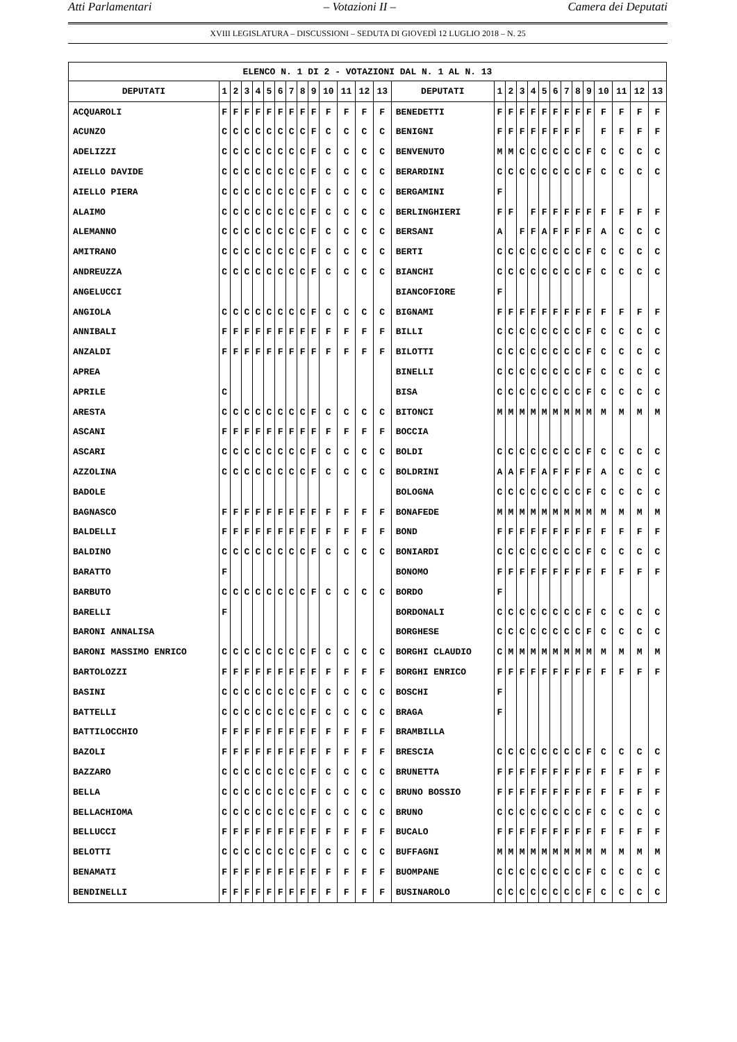Atti Parlamentari – Votazioni II – Camera dei Deputati
XVIII LEGISLATURA – DISCUSSIONI – SEDUTA DI GIOVEDÌ 12 LUGLIO 2018 – N. 25
| ELENCO N. 1 DI 2 - VOTAZIONI DAL N. 1 AL N. 13 | | | | | | | | | | | | | | | | | | | | | | | | | | | |
| DEPUTATI | 1 | 2 | 3 | 4 | 5 | 6 | 7 | 8 | 9 | 10 | 11 | 12 | 13 | DEPUTATI | 1 | 2 | 3 | 4 | 5 | 6 | 7 | 8 | 9 | 10 | 11 | 12 | 13 |
| ACQUAROLI | F | F | F | F | F | F | F | F | F | F | F | F | F | BENEDETTI | F | F | F | F | F | F | F | F | F | F | F | F | F |
| ACUNZO | C | C | C | C | C | C | C | C | F | C | C | C | C | BENIGNI | F | F | F | F | F | F | F | F | | F | F | F | F |
| ADELIZZI | C | C | C | C | C | C | C | C | F | C | C | C | C | BENVENUTO | M | M | C | C | C | C | C | C | F | C | C | C | C |
| AIELLO DAVIDE | C | C | C | C | C | C | C | C | F | C | C | C | C | BERARDINI | C | C | C | C | C | C | C | C | F | C | C | C | C |
| AIELLO PIERA | C | C | C | C | C | C | C | C | F | C | C | C | C | BERGAMINI | F | | | | | | | | | | | | |
| ALAIMO | C | C | C | C | C | C | C | C | F | C | C | C | C | BERLINGHIERI | F | F | | F | F | F | F | F | F | F | F | F | F |
| ALEMANNO | C | C | C | C | C | C | C | C | F | C | C | C | C | BERSANI | A | | F | F | A | F | F | F | F | A | C | C | C |
| AMITRANO | C | C | C | C | C | C | C | C | F | C | C | C | C | BERTI | C | C | C | C | C | C | C | C | F | C | C | C | C |
| ANDREUZZA | C | C | C | C | C | C | C | C | F | C | C | C | C | BIANCHI | C | C | C | C | C | C | C | C | F | C | C | C | C |
| ANGELUCCI | | | | | | | | | | | | | | BIANCOFIORE | F | | | | | | | | | | | | |
| ANGIOLA | C | C | C | C | C | C | C | C | F | C | C | C | C | BIGNAMI | F | F | F | F | F | F | F | F | F | F | F | F | F |
| ANNIBALI | F | F | F | F | F | F | F | F | F | F | F | F | F | BILLI | C | C | C | C | C | C | C | C | F | C | C | C | C |
| ANZALDI | F | F | F | F | F | F | F | F | F | F | F | F | F | BILOTTI | C | C | C | C | C | C | C | C | F | C | C | C | C |
| APREA | | | | | | | | | | | | | | BINELLI | C | C | C | C | C | C | C | C | F | C | C | C | C |
| APRILE | C | | | | | | | | | | | | | BISA | C | C | C | C | C | C | C | C | F | C | C | C | C |
| ARESTA | C | C | C | C | C | C | C | C | F | C | C | C | C | BITONCI | M | M | M | M | M | M | M | M | M | M | M | M | M |
| ASCANI | F | F | F | F | F | F | F | F | F | F | F | F | F | BOCCIA | | | | | | | | | | | | | |
| ASCARI | C | C | C | C | C | C | C | C | F | C | C | C | C | BOLDI | C | C | C | C | C | C | C | C | F | C | C | C | C |
| AZZOLINA | C | C | C | C | C | C | C | C | F | C | C | C | C | BOLDRINI | A | A | F | F | A | F | F | F | F | A | C | C | C |
| BADOLE | | | | | | | | | | | | | | BOLOGNA | C | C | C | C | C | C | C | C | F | C | C | C | C |
| BAGNASCO | F | F | F | F | F | F | F | F | F | F | F | F | F | BONAFEDE | M | M | M | M | M | M | M | M | M | M | M | M | M |
| BALDELLI | F | F | F | F | F | F | F | F | F | F | F | F | F | BOND | F | F | F | F | F | F | F | F | F | F | F | F | F |
| BALDINO | C | C | C | C | C | C | C | C | F | C | C | C | C | BONIARDI | C | C | C | C | C | C | C | C | F | C | C | C | C |
| BARATTO | F | | | | | | | | | | | | | BONOMO | F | F | F | F | F | F | F | F | F | F | F | F | F |
| BARBUTO | C | C | C | C | C | C | C | C | F | C | C | C | C | BORDO | F | | | | | | | | | | | | |
| BARELLI | F | | | | | | | | | | | | | BORDONALI | C | C | C | C | C | C | C | C | F | C | C | C | C |
| BARONI ANNALISA | | | | | | | | | | | | | | BORGHESE | C | C | C | C | C | C | C | C | F | C | C | C | C |
| BARONI MASSIMO ENRICO | C | C | C | C | C | C | C | C | F | C | C | C | C | BORGHI CLAUDIO | C | M | M | M | M | M | M | M | M | M | M | M | M |
| BARTOLOZZI | F | F | F | F | F | F | F | F | F | F | F | F | F | BORGHI ENRICO | F | F | F | F | F | F | F | F | F | F | F | F | F |
| BASINI | C | C | C | C | C | C | C | C | F | C | C | C | C | BOSCHI | F | | | | | | | | | | | | |
| BATTELLI | C | C | C | C | C | C | C | C | F | C | C | C | C | BRAGA | F | | | | | | | | | | | | |
| BATTILOCCHIO | F | F | F | F | F | F | F | F | F | F | F | F | F | BRAMBILLA | | | | | | | | | | | | | |
| BAZOLI | F | F | F | F | F | F | F | F | F | F | F | F | F | BRESCIA | C | C | C | C | C | C | C | C | F | C | C | C | C |
| BAZZARO | C | C | C | C | C | C | C | C | F | C | C | C | C | BRUNETTA | F | F | F | F | F | F | F | F | F | F | F | F | F |
| BELLA | C | C | C | C | C | C | C | C | F | C | C | C | C | BRUNO BOSSIO | F | F | F | F | F | F | F | F | F | F | F | F | F |
| BELLACHIOMA | C | C | C | C | C | C | C | C | F | C | C | C | C | BRUNO | C | C | C | C | C | C | C | C | F | C | C | C | C |
| BELLUCCI | F | F | F | F | F | F | F | F | F | F | F | F | F | BUCALO | F | F | F | F | F | F | F | F | F | F | F | F | F |
| BELOTTI | C | C | C | C | C | C | C | C | F | C | C | C | C | BUFFAGNI | M | M | M | M | M | M | M | M | M | M | M | M | M |
| BENAMATI | F | F | F | F | F | F | F | F | F | F | F | F | F | BUOMPANE | C | C | C | C | C | C | C | C | F | C | C | C | C |
| BENDINELLI | F | F | F | F | F | F | F | F | F | F | F | F | F | BUSINAROLO | C | C | C | C | C | C | C | C | F | C | C | C | C |